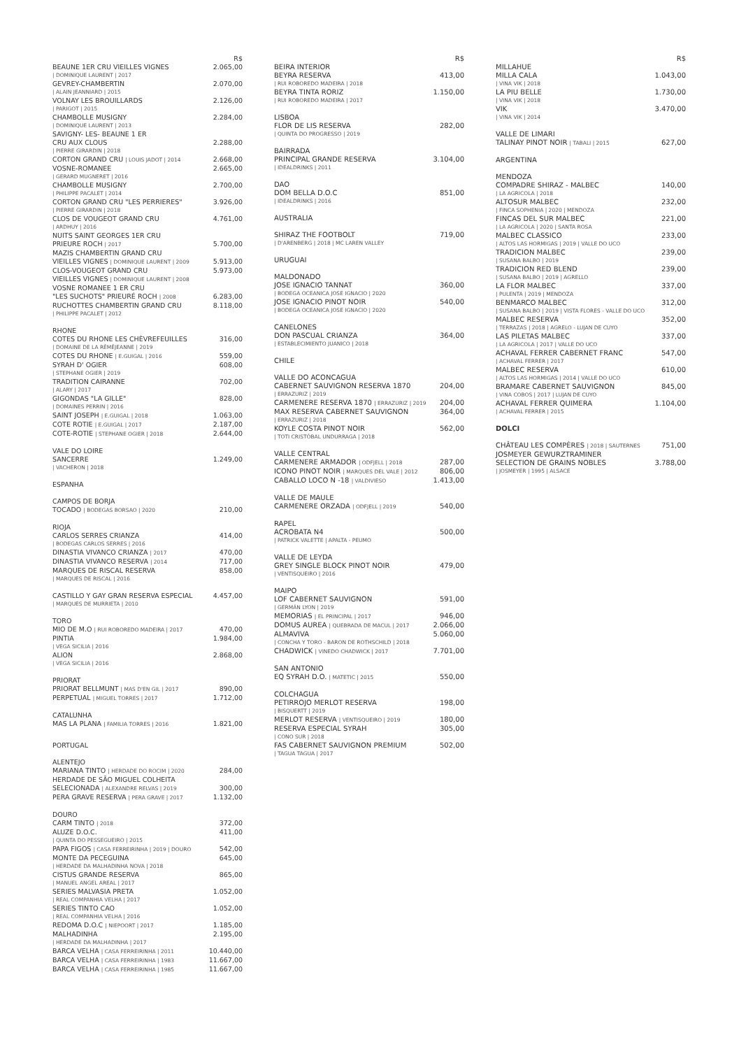| | R$ |
| --- | --- |
| BEAUNE 1ER CRU VIEILLES VIGNES | 2.065,00 |
| / DOMINIQUE LAURENT / 2017 | |
| GEVREY-CHAMBERTIN | 2.070,00 |
| / ALAIN JEANNIARD / 2015 | |
| VOLNAY LES BROUILLARDS | 2.126,00 |
| / PARIGOT / 2015 | |
| CHAMBOLLE MUSIGNY | 2.284,00 |
| / DOMINIQUE LAURENT / 2013 | |
| SAVIGNY- LES- BEAUNE 1 ER CRU AUX CLOUS | 2.288,00 |
| / PIERRE GIRARDIN / 2018 | |
| CORTON GRAND CRU / LOUIS JADOT / 2014 | 2.668,00 |
| VOSNE-ROMANEE | 2.665,00 |
| / GERARD MUGNERET / 2016 | |
| CHAMBOLLE MUSIGNY | 2.700,00 |
| / PHILIPPE PACALET / 2014 | |
| CORTON GRAND CRU "LES PERRIERES" | 3.926,00 |
| / PIERRE GIRARDIN / 2018 | |
| CLOS DE VOUGEOT GRAND CRU | 4.761,00 |
| / ARDHUY / 2016 | |
| NUITS SAINT GEORGES 1ER CRU PRIEURE ROCH / 2017 | 5.700,00 |
| MAZIS CHAMBERTIN GRAND CRU VIEILLES VIGNES / DOMINIQUE LAURENT / 2009 | 5.913,00 |
| CLOS-VOUGEOT GRAND CRU VIEILLES VIGNES / DOMINIQUE LAURENT / 2008 | 5.973,00 |
| VOSNE ROMANEE 1 ER CRU "LES SUCHOTS" PRIEURÉ ROCH / 2008 | 6.283,00 |
| RUCHOTTES CHAMBERTIN GRAND CRU | 8.118,00 |
| / PHILIPPE PACALET / 2012 | |
| RHONE | |
| COTES DU RHONE LES CHÈVREFEUILLES | 316,00 |
| / DOMAINE DE LA RÉMÉJEANNE / 2019 | |
| COTES DU RHONE / E.GUIGAL / 2016 | 559,00 |
| SYRAH D' OGIER | 608,00 |
| / STEPHANE OGIER / 2019 | |
| TRADITION CAIRANNE | 702,00 |
| / ALARY / 2017 | |
| GIGONDAS "LA GILLE" | 828,00 |
| / DOMAINES PERRIN / 2016 | |
| SAINT JOSEPH / E.GUIGAL / 2018 | 1.063,00 |
| COTE ROTIE / E.GUIGAL / 2017 | 2.187,00 |
| COTE-ROTIE / STEPHANE OGIER / 2018 | 2.644,00 |
| VALE DO LOIRE | |
| SANCERRE | 1.249,00 |
| / VACHERON / 2018 | |
| ESPANHA | |
| CAMPOS DE BORJA | |
| TOCADO / BODEGAS BORSAO / 2020 | 210,00 |
| RIOJA | |
| CARLOS SERRES CRIANZA | 414,00 |
| / BODEGAS CARLOS SERRES / 2016 | |
| DINASTIA VIVANCO CRIANZA / 2017 | 470,00 |
| DINASTIA VIVANCO RESERVA / 2014 | 717,00 |
| MARQUES DE RISCAL RESERVA | 858,00 |
| / MARQUES DE RISCAL / 2016 | |
| CASTILLO Y GAY GRAN RESERVA ESPECIAL | 4.457,00 |
| / MARQUES DE MURRIETA / 2010 | |
| TORO | |
| MIO DE M.O / RUI ROBOREDO MADEIRA / 2017 | 470,00 |
| PINTIA | 1.984,00 |
| / VEGA SICILIA / 2016 | |
| ALION | 2.868,00 |
| / VEGA SICILIA / 2016 | |
| PRIORAT | |
| PRIORAT BELLMUNT / MAS D'EN GIL / 2017 | 890,00 |
| PERPETUAL / MIGUEL TORRES / 2017 | 1.712,00 |
| CATALUNHA | |
| MAS LA PLANA / FAMILIA TORRES / 2016 | 1.821,00 |
| PORTUGAL | |
| ALENTEJO | |
| MARIANA TINTO / HERDADE DO ROCIM / 2020 | 284,00 |
| HERDADE DE SÃO MIGUEL COLHEITA SELECIONADA / ALEXANDRE RELVAS / 2019 | 300,00 |
| PERA GRAVE RESERVA / PERA GRAVE / 2017 | 1.132,00 |
| DOURO | |
| CARM TINTO / 2018 | 372,00 |
| ALUZE D.O.C. | 411,00 |
| / QUINTA DO PESSEGUEIRO / 2015 | |
| PAPA FIGOS / CASA FERREIRINHA / 2019 / DOURO | 542,00 |
| MONTE DA PECEGUINA | 645,00 |
| / HERDADE DA MALHADINHA NOVA / 2018 | |
| CISTUS GRANDE RESERVA | 865,00 |
| / MANUEL ANGEL AREAL / 2017 | |
| SERIES MALVASIA PRETA | 1.052,00 |
| / REAL COMPANHIA VELHA / 2017 | |
| SERIES TINTO CAO | 1.052,00 |
| / REAL COMPANHIA VELHA / 2016 | |
| REDOMA D.O.C / NIEPOORT / 2017 | 1.185,00 |
| MALHADINHA | 2.195,00 |
| / HERDADE DA MALHADINHA / 2017 | |
| BARCA VELHA / CASA FERREIRINHA / 2011 | 10.440,00 |
| BARCA VELHA / CASA FERREIRINHA / 1983 | 11.667,00 |
| BARCA VELHA / CASA FERREIRINHA / 1985 | 11.667,00 |
| | R$ |
| --- | --- |
| BEIRA INTERIOR | |
| BEYRA RESERVA | 413,00 |
| / RUI ROBOREDO MADEIRA / 2018 | |
| BEYRA TINTA RORIZ | 1.150,00 |
| / RUI ROBOREDO MADEIRA / 2017 | |
| LISBOA | |
| FLOR DE LIS RESERVA | 282,00 |
| / QUINTA DO PROGRESSO / 2019 | |
| BAIRRADA | |
| PRINCIPAL GRANDE RESERVA | 3.104,00 |
| / IDEALDRINKS / 2011 | |
| DAO | |
| DOM BELLA D.O.C | 851,00 |
| / IDEALDRINKS / 2016 | |
| AUSTRALIA | |
| SHIRAZ THE FOOTBOLT | 719,00 |
| / D'ARENBERG / 2018 / MC LAREN VALLEY | |
| URUGUAI | |
| MALDONADO | |
| JOSE IGNACIO TANNAT | 360,00 |
| / BODEGA OCEANICA JOSE IGNACIO / 2020 | |
| JOSE IGNACIO PINOT NOIR | 540,00 |
| / BODEGA OCEANICA JOSE IGNACIO / 2020 | |
| CANELONES | |
| DON PASCUAL CRIANZA | 364,00 |
| / ESTABLECIMIENTO JUANICO / 2018 | |
| CHILE | |
| VALLE DO ACONCAGUA | |
| CABERNET SAUVIGNON RESERVA 1870 | 204,00 |
| / ERRAZURIZ / 2019 | |
| CARMENERE RESERVA 1870 / ERRAZURIZ / 2019 | 204,00 |
| MAX RESERVA CABERNET SAUVIGNON | 364,00 |
| / ERRAZURIZ / 2018 | |
| KOYLE COSTA PINOT NOIR | 562,00 |
| / TOTI CRISTÓBAL UNDURRAGA / 2018 | |
| VALLE CENTRAL | |
| CARMENERE ARMADOR / ODFJELL / 2018 | 287,00 |
| ICONO PINOT NOIR / MARQUES DEL VALE / 2012 | 806,00 |
| CABALLO LOCO N -18 / VALDIVIESO | 1.413,00 |
| VALLE DE MAULE | |
| CARMENERE ORZADA / ODFJELL / 2019 | 540,00 |
| RAPEL | |
| ACROBATA N4 | 500,00 |
| / PATRICK VALETTE / APALTA - PEUMO | |
| VALLE DE LEYDA | |
| GREY SINGLE BLOCK PINOT NOIR | 479,00 |
| / VENTISQUEIRO / 2016 | |
| MAIPO | |
| LOF CABERNET SAUVIGNON | 591,00 |
| / GERMÁN LYON / 2019 | |
| MEMORIAS / EL PRINCIPAL / 2017 | 946,00 |
| DOMUS AUREA / QUEBRADA DE MACUL / 2017 | 2.066,00 |
| ALMAVIVA | 5.060,00 |
| / CONCHA Y TORO - BARON DE ROTHSCHILD / 2018 | |
| CHADWICK / VINEDO CHADWICK / 2017 | 7.701,00 |
| SAN ANTONIO | |
| EQ SYRAH D.O. / MATETIC / 2015 | 550,00 |
| COLCHAGUA | |
| PETIRROJO MERLOT RESERVA | 198,00 |
| / BISQUERTT / 2019 | |
| MERLOT RESERVA / VENTISQUEIRO / 2019 | 180,00 |
| RESERVA ESPECIAL SYRAH | 305,00 |
| / CONO SUR / 2018 | |
| FAS CABERNET SAUVIGNON PREMIUM | 502,00 |
| / TAGUA TAGUA / 2017 | |
| | R$ |
| --- | --- |
| MILLAHUE | |
| MILLA CALA | 1.043,00 |
| / VINA VIK / 2018 | |
| LA PIU BELLE | 1.730,00 |
| / VINA VIK / 2018 | |
| VIK | 3.470,00 |
| / VINA VIK / 2014 | |
| VALLE DE LIMARI | |
| TALINAY PINOT NOIR / TABALI / 2015 | 627,00 |
| ARGENTINA | |
| MENDOZA | |
| COMPADRE SHIRAZ - MALBEC | 140,00 |
| / LA AGRICOLA / 2018 | |
| ALTOSUR MALBEC | 232,00 |
| / FINCA SOPHENIA / 2020 / MENDOZA | |
| FINCAS DEL SUR MALBEC | 221,00 |
| / LA AGRICOLA / 2020 / SANTA ROSA | |
| MALBEC CLASSICO | 233,00 |
| / ALTOS LAS HORMIGAS / 2019 / VALLE DO UCO | |
| TRADICION MALBEC | 239,00 |
| / SUSANA BALBO / 2019 | |
| TRADICION RED BLEND | 239,00 |
| / SUSANA BALBO / 2019 / AGRELLO | |
| LA FLOR MALBEC | 337,00 |
| / PULENTA / 2019 / MENDOZA | |
| BENMARCO MALBEC | 312,00 |
| / SUSANA BALBO / 2019 / VISTA FLORES - VALLE DO UCO | |
| MALBEC RESERVA | 352,00 |
| / TERRAZAS / 2018 / AGRELO - LUJAN DE CUYO | |
| LAS PILETAS MALBEC | 337,00 |
| / LA AGRICOLA / 2017 / VALLE DO UCO | |
| ACHAVAL FERRER CABERNET FRANC | 547,00 |
| / ACHAVAL FERRER / 2017 | |
| MALBEC RESERVA | 610,00 |
| / ALTOS LAS HORMIGAS / 2014 / VALLE DO UCO | |
| BRAMARE CABERNET SAUVIGNON | 845,00 |
| / VINA COBOS / 2017 / LUJAN DE CUYO | |
| ACHAVAL FERRER QUIMERA | 1.104,00 |
| / ACHAVAL FERRER / 2015 | |
| DOLCI | |
| CHÂTEAU LES COMPÈRES / 2018 / SAUTERNES | 751,00 |
| JOSMEYER GEWURZTRAMINER SELECTION DE GRAINS NOBLES | 3.788,00 |
| / JOSMEYER / 1995 / ALSACE | |